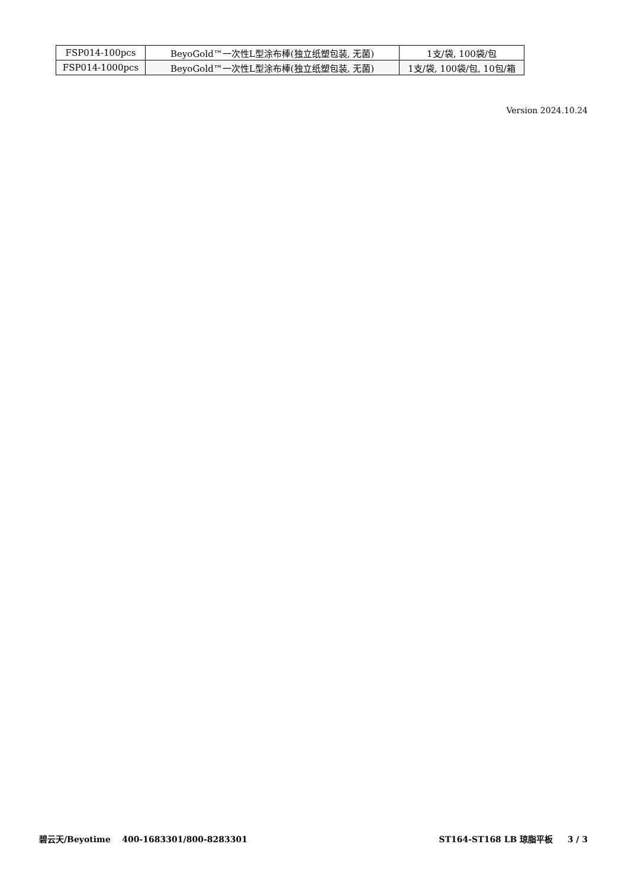| FSP014-100pcs | BeyoGold™一次性L型涂布棒(独立纸塑包装, 无菌) | 1支/袋, 100袋/包 |
| FSP014-1000pcs | BeyoGold™一次性L型涂布棒(独立纸塑包装, 无菌) | 1支/袋, 100袋/包, 10包/箱 |
Version 2024.10.24
碧云天/Beyotime 400-1683301/800-8283301 ST164-ST168 LB 琼脂平板 3 / 3